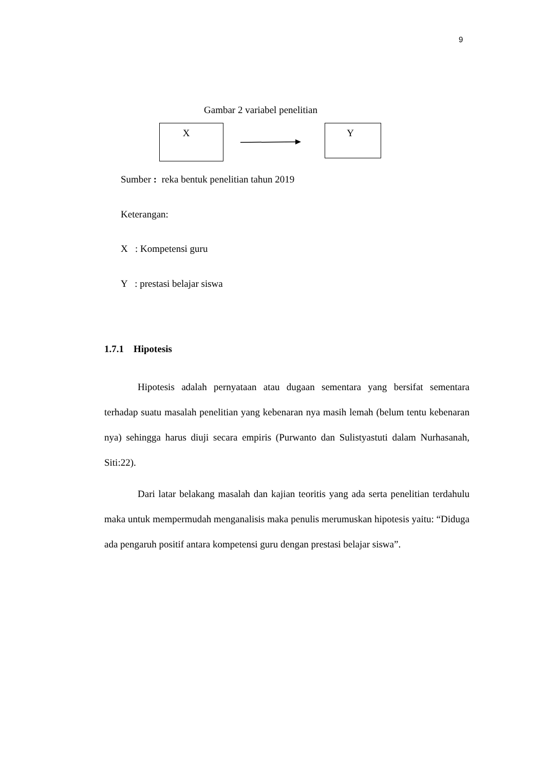9
Gambar 2 variabel penelitian
X Y
Sumber : reka bentuk penelitian tahun 2019
Keterangan:
X : Kompetensi guru
Y : prestasi belajar siswa
1.7.1 Hipotesis
Hipotesis adalah pernyataan atau dugaan sementara yang bersifat sementara terhadap suatu masalah penelitian yang kebenaran nya masih lemah (belum tentu kebenaran nya) sehingga harus diuji secara empiris (Purwanto dan Sulistyastuti dalam Nurhasanah, Siti:22).
Dari latar belakang masalah dan kajian teoritis yang ada serta penelitian terdahulu maka untuk mempermudah menganalisis maka penulis merumuskan hipotesis yaitu: “Diduga ada pengaruh positif antara kompetensi guru dengan prestasi belajar siswa”.